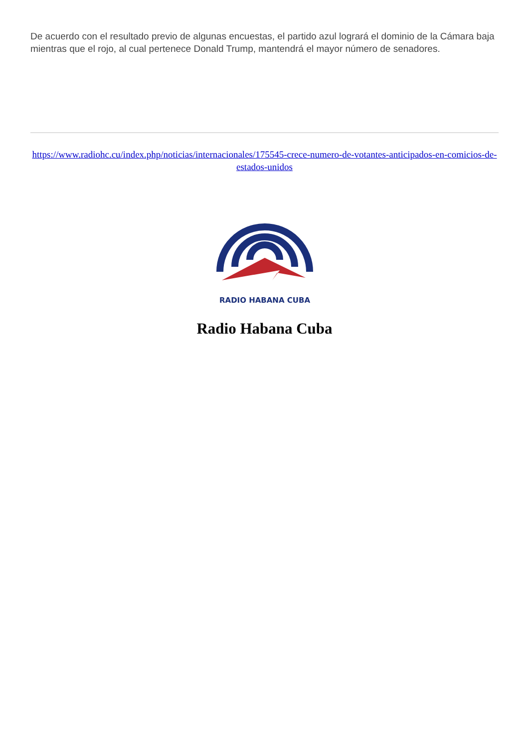De acuerdo con el resultado previo de algunas encuestas, el partido azul logrará el dominio de la Cámara baja mientras que el rojo, al cual pertenece Donald Trump, mantendrá el mayor número de senadores.
https://www.radiohc.cu/index.php/noticias/internacionales/175545-crece-numero-de-votantes-anticipados-en-comicios-de-estados-unidos
RADIO HABANA CUBA
Radio Habana Cuba